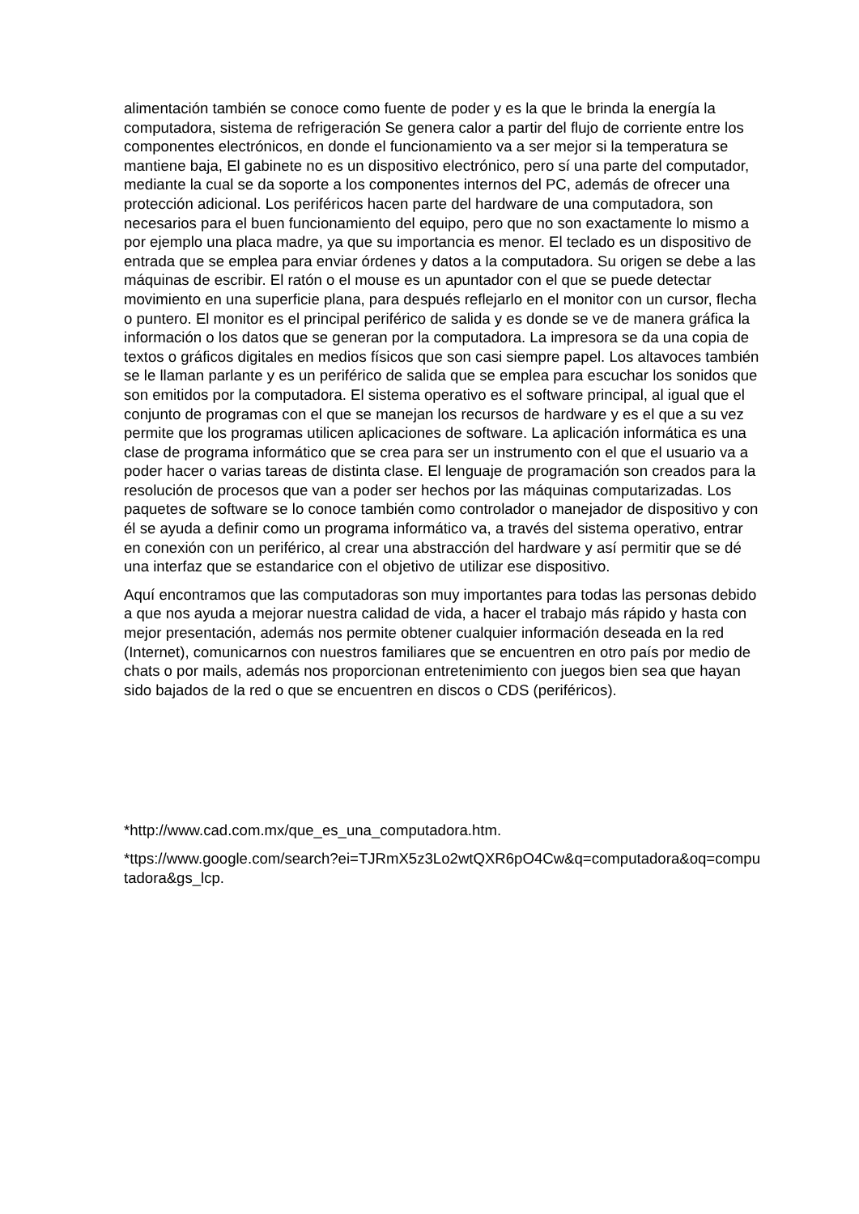alimentación también se conoce como fuente de poder y es la que le brinda la energía la computadora, sistema de refrigeración Se genera calor a partir del flujo de corriente entre los componentes electrónicos, en donde el funcionamiento va a ser mejor si la temperatura se mantiene baja, El gabinete no es un dispositivo electrónico, pero sí una parte del computador, mediante la cual se da soporte a los componentes internos del PC, además de ofrecer una protección adicional. Los periféricos hacen parte del hardware de una computadora, son necesarios para el buen funcionamiento del equipo, pero que no son exactamente lo mismo a por ejemplo una placa madre, ya que su importancia es menor. El teclado es un dispositivo de entrada que se emplea para enviar órdenes y datos a la computadora. Su origen se debe a las máquinas de escribir. El ratón o el mouse es un apuntador con el que se puede detectar movimiento en una superficie plana, para después reflejarlo en el monitor con un cursor, flecha o puntero. El monitor es el principal periférico de salida y es donde se ve de manera gráfica la información o los datos que se generan por la computadora. La impresora se da una copia de textos o gráficos digitales en medios físicos que son casi siempre papel. Los altavoces también se le llaman parlante y es un periférico de salida que se emplea para escuchar los sonidos que son emitidos por la computadora. El sistema operativo es el software principal, al igual que el conjunto de programas con el que se manejan los recursos de hardware y es el que a su vez permite que los programas utilicen aplicaciones de software. La aplicación informática es una clase de programa informático que se crea para ser un instrumento con el que el usuario va a poder hacer o varias tareas de distinta clase. El lenguaje de programación son creados para la resolución de procesos que van a poder ser hechos por las máquinas computarizadas. Los paquetes de software se lo conoce también como controlador o manejador de dispositivo y con él se ayuda a definir como un programa informático va, a través del sistema operativo, entrar en conexión con un periférico, al crear una abstracción del hardware y así permitir que se dé una interfaz que se estandarice con el objetivo de utilizar ese dispositivo.
Aquí encontramos que las computadoras son muy importantes para todas las personas debido a que nos ayuda a mejorar nuestra calidad de vida, a hacer el trabajo más rápido y hasta con mejor presentación, además nos permite obtener cualquier información deseada en la red (Internet), comunicarnos con nuestros familiares que se encuentren en otro país por medio de chats o por mails, además nos proporcionan entretenimiento con juegos bien sea que hayan sido bajados de la red o que se encuentren en discos o CDS (periféricos).
*http://www.cad.com.mx/que_es_una_computadora.htm.
*ttps://www.google.com/search?ei=TJRmX5z3Lo2wtQXR6pO4Cw&q=computadora&oq=computadora&gs_lcp.